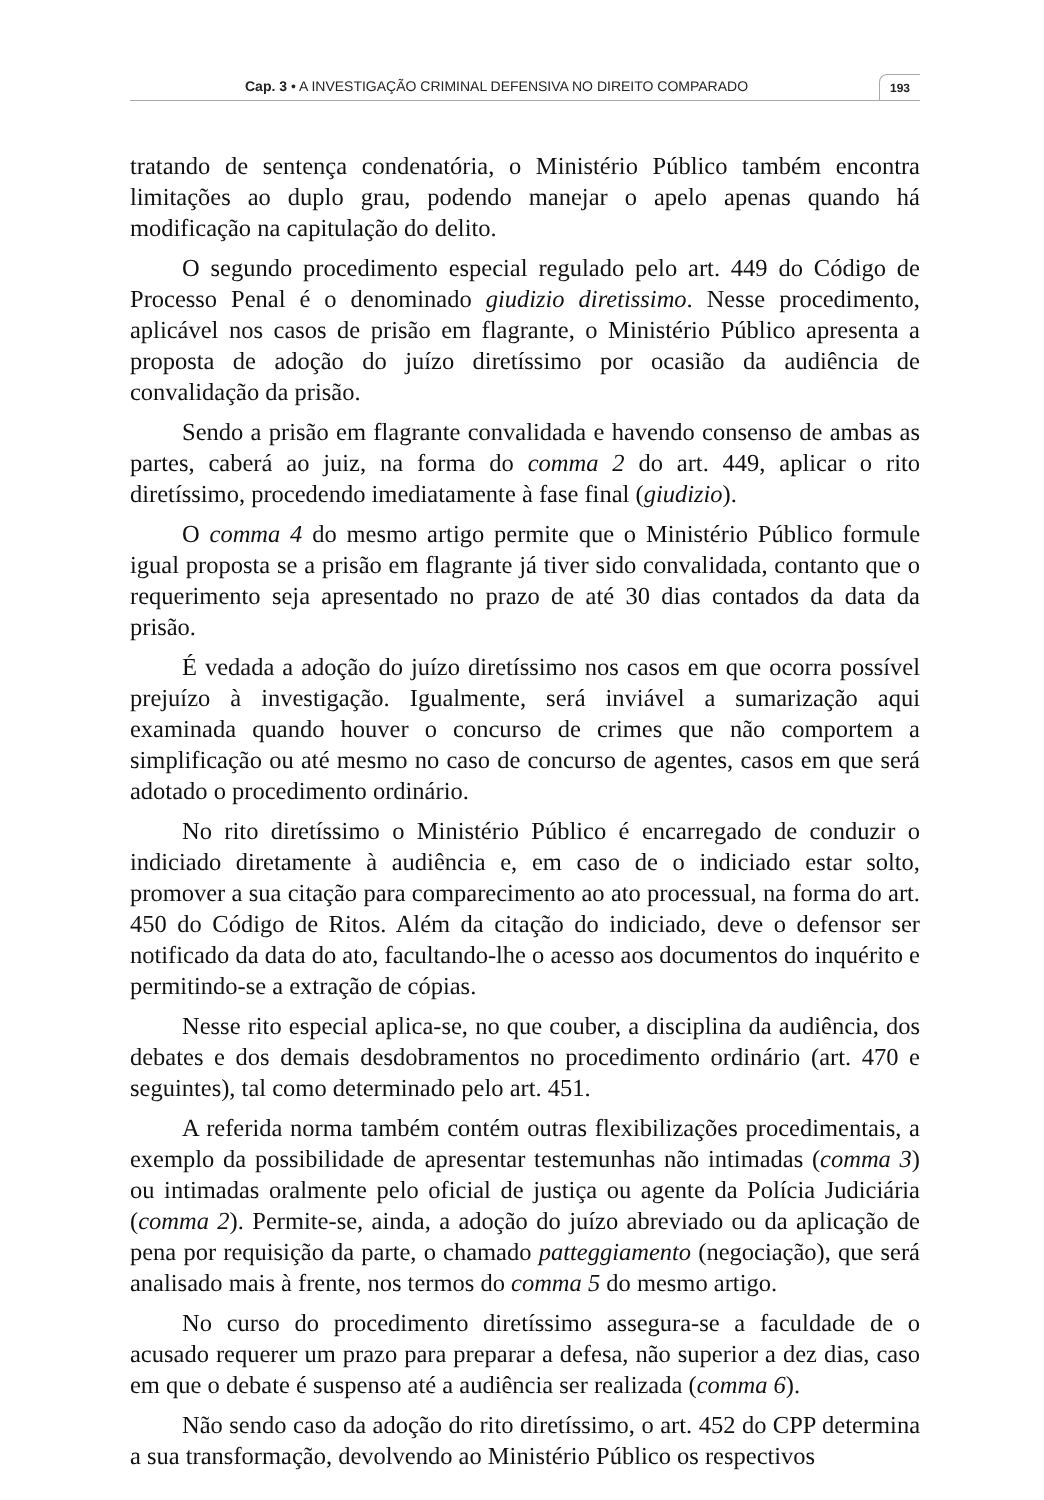Cap. 3 • A INVESTIGAÇÃO CRIMINAL DEFENSIVA NO DIREITO COMPARADO 193
tratando de sentença condenatória, o Ministério Público também encontra limitações ao duplo grau, podendo manejar o apelo apenas quando há modificação na capitulação do delito.
O segundo procedimento especial regulado pelo art. 449 do Código de Processo Penal é o denominado giudizio diretissimo. Nesse procedimento, aplicável nos casos de prisão em flagrante, o Ministério Público apresenta a proposta de adoção do juízo diretíssimo por ocasião da audiência de convalidação da prisão.
Sendo a prisão em flagrante convalidada e havendo consenso de ambas as partes, caberá ao juiz, na forma do comma 2 do art. 449, aplicar o rito diretíssimo, procedendo imediatamente à fase final (giudizio).
O comma 4 do mesmo artigo permite que o Ministério Público formule igual proposta se a prisão em flagrante já tiver sido convalidada, contanto que o requerimento seja apresentado no prazo de até 30 dias contados da data da prisão.
É vedada a adoção do juízo diretíssimo nos casos em que ocorra possível prejuízo à investigação. Igualmente, será inviável a sumarização aqui examinada quando houver o concurso de crimes que não comportem a simplificação ou até mesmo no caso de concurso de agentes, casos em que será adotado o procedimento ordinário.
No rito diretíssimo o Ministério Público é encarregado de conduzir o indiciado diretamente à audiência e, em caso de o indiciado estar solto, promover a sua citação para comparecimento ao ato processual, na forma do art. 450 do Código de Ritos. Além da citação do indiciado, deve o defensor ser notificado da data do ato, facultando-lhe o acesso aos documentos do inquérito e permitindo-se a extração de cópias.
Nesse rito especial aplica-se, no que couber, a disciplina da audiência, dos debates e dos demais desdobramentos no procedimento ordinário (art. 470 e seguintes), tal como determinado pelo art. 451.
A referida norma também contém outras flexibilizações procedimentais, a exemplo da possibilidade de apresentar testemunhas não intimadas (comma 3) ou intimadas oralmente pelo oficial de justiça ou agente da Polícia Judiciária (comma 2). Permite-se, ainda, a adoção do juízo abreviado ou da aplicação de pena por requisição da parte, o chamado patteggiamento (negociação), que será analisado mais à frente, nos termos do comma 5 do mesmo artigo.
No curso do procedimento diretíssimo assegura-se a faculdade de o acusado requerer um prazo para preparar a defesa, não superior a dez dias, caso em que o debate é suspenso até a audiência ser realizada (comma 6).
Não sendo caso da adoção do rito diretíssimo, o art. 452 do CPP determina a sua transformação, devolvendo ao Ministério Público os respectivos